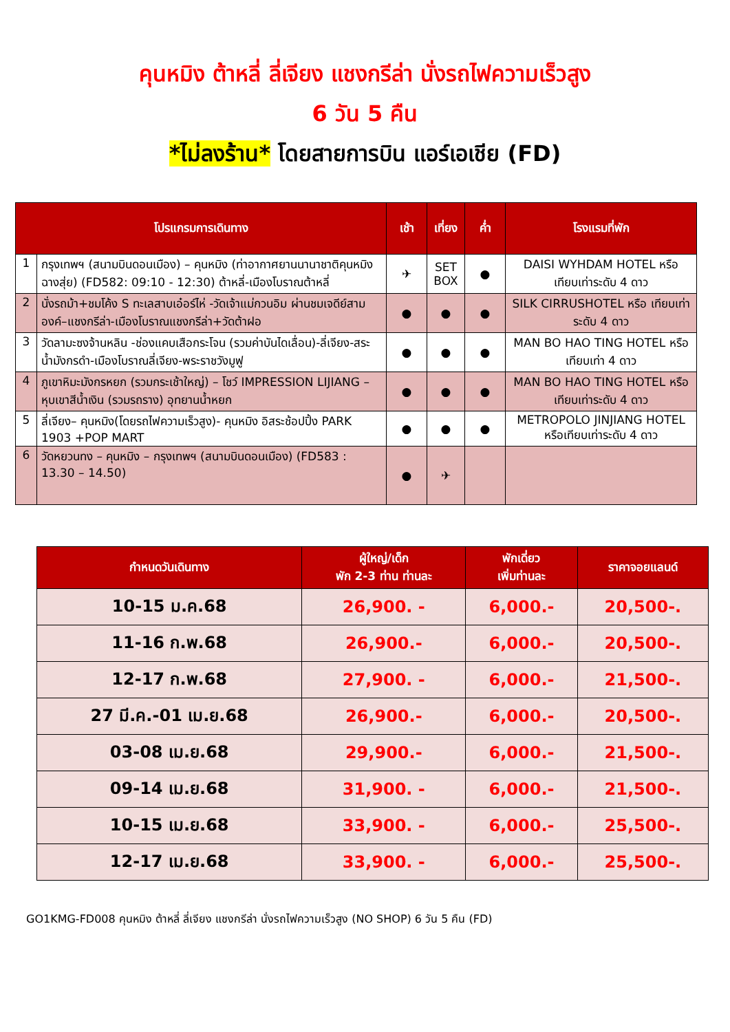คุนหมิง ต้าหลี่ ลี่เจียง แชงกรีล่า นั่งรถไฟความเร็วสูง
6 วัน 5 คืน
*ไม่ลงร้าน* โดยสายการบิน แอร์เอเชีย (FD)
| โปรแกรมการเดินทาง | | เช้า | เที่ยง | ค่ำ | โรงแรมที่พัก |
| --- | --- | --- | --- | --- | --- |
| 1 | กรุงเทพฯ (สนามบินดอนเมือง) – คุนหมิง (ท่าอากาศยานนานาชาติคุนหมิงฉางสุ่ย) (FD582: 09:10 - 12:30) ต้าหลี่-เมืองโบราณต้าหลี่ | ✈ | SET BOX | ● | DAISI WYHDAM HOTEL หรือ เทียบเท่าระดับ 4 ดาว |
| 2 | นั่งรถม้า+ชมโค้ง S ทะเลสาบเอ๋อร์ไห่ -วัดเจ้าแม่กวนอิม ผ่านชมเจดีย์สามองค์–แชงกรีล่า-เมืองโบราณแชงกรีล่า+วัดต้าฝอ | ● | ● | ● | SILK CIRRUSHOTEL หรือ เทียบเท่าระดับ 4 ดาว |
| 3 | วัดลามะซงจ้านหลิน -ช่องแคบเสือกระโจน (รวมค่าบันไดเลื่อน)-ลี่เจียง-สระน้ำมังกรดำ-เมืองโบราณลี่เจียง-พระราชวังมูฟู | ● | ● | ● | MAN BO HAO TING HOTEL หรือ เทียบเท่า 4 ดาว |
| 4 | ภูเขาหิมะมังกรหยก (รวมกระเช้าใหญ่) – โชว์ IMPRESSION LIJIANG – หุบเขาสีน้ำเงิน (รวมรถราง) อุทยานน้ำหยก | ● | ● | ● | MAN BO HAO TING HOTEL หรือ เทียบเท่าระดับ 4 ดาว |
| 5 | ลี่เจียง– คุนหมิง(โดยรถไฟความเร็วสูง)- คุนหมิง อิสระช้อปปิ้ง PARK 1903 +POP MART | ● | ● | ● | METROPOLO JINJIANG HOTEL หรือเทียบเท่าระดับ 4 ดาว |
| 6 | วัดหยวนทง – คุนหมิง – กรุงเทพฯ (สนามบินดอนเมือง) (FD583 : 13.30 – 14.50) | ● | ✈ | | |
| กำหนดวันเดินทาง | ผู้ใหญ่/เด็ก พัก 2-3 ท่าน ท่านละ | พักเดี่ยว เพิ่มท่านละ | ราคาจอยแลนด์ |
| --- | --- | --- | --- |
| 10-15 ม.ค.68 | 26,900. - | 6,000.- | 20,500-. |
| 11-16 ก.พ.68 | 26,900.- | 6,000.- | 20,500-. |
| 12-17 ก.พ.68 | 27,900. - | 6,000.- | 21,500-. |
| 27 มี.ค.-01 เม.ย.68 | 26,900.- | 6,000.- | 20,500-. |
| 03-08 เม.ย.68 | 29,900.- | 6,000.- | 21,500-. |
| 09-14 เม.ย.68 | 31,900. - | 6,000.- | 21,500-. |
| 10-15 เม.ย.68 | 33,900. - | 6,000.- | 25,500-. |
| 12-17 เม.ย.68 | 33,900. - | 6,000.- | 25,500-. |
GO1KMG-FD008 คุนหมิง ต้าหลี่ ลี่เจียง แชงกรีล่า นั่งรถไฟความเร็วสูง (NO SHOP) 6 วัน 5 คืน (FD)